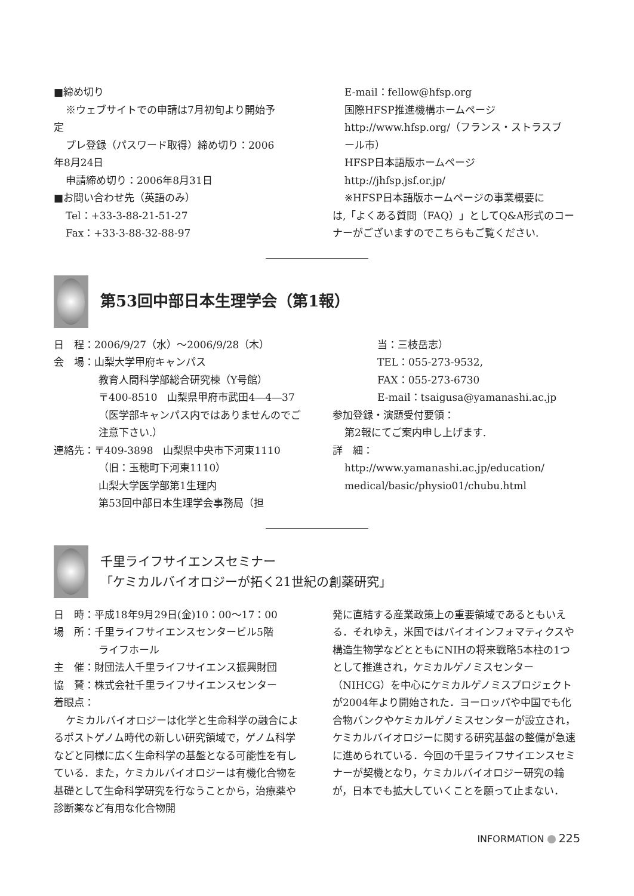■締め切り
※ウェブサイトでの申請は7月初旬より開始予
定
プレ登録（パスワード取得）締め切り：2006
年8月24日
申請締め切り：2006年8月31日
■お問い合わせ先（英語のみ）
Tel：+33-3-88-21-51-27
Fax：+33-3-88-32-88-97
E-mail：fellow@hfsp.org
国際HFSP推進機構ホームページ
http://www.hfsp.org/（フランス・ストラスブ
ール市）
HFSP日本語版ホームページ
http://jhfsp.jsf.or.jp/
※HFSP日本語版ホームページの事業概要に
は,「よくある質問（FAQ）」としてQ&A形式のコーナーがございますのでこちらもご覧ください.
第53回中部日本生理学会（第1報）
日　程：2006/9/27（水）～2006/9/28（木）
会　場：山梨大学甲府キャンパス
教育人間科学部総合研究棟（Y号館）
〒400-8510　山梨県甲府市武田4―4―37（医学部キャンパス内ではありませんのでご注意下さい.）
連絡先：〒409-3898　山梨県中央市下河東1110
（旧：玉穂町下河東1110）
山梨大学医学部第1生理内
第53回中部日本生理学会事務局（担
当：三枝岳志）
TEL：055-273-9532,
FAX：055-273-6730
E-mail：tsaigusa@yamanashi.ac.jp
参加登録・演題受付要領：
第2報にてご案内申し上げます.
詳　細：
http://www.yamanashi.ac.jp/education/
medical/basic/physio01/chubu.html
千里ライフサイエンスセミナー
「ケミカルバイオロジーが拓く21世紀の創薬研究」
日　時：平成18年9月29日(金)10：00～17：00
場　所：千里ライフサイエンスセンタービル5階
ライフホール
主　催：財団法人千里ライフサイエンス振興財団
協　賛：株式会社千里ライフサイエンスセンター
着眼点：
ケミカルバイオロジーは化学と生命科学の融合によるポストゲノム時代の新しい研究領域で，ゲノム科学などと同様に広く生命科学の基盤となる可能性を有している．また，ケミカルバイオロジーは有機化合物を基礎として生命科学研究を行なうことから，治療薬や診断薬など有用な化合物開
発に直結する産業政策上の重要領域であるともいえる．それゆえ，米国ではバイオインフォマティクスや構造生物学などとともにNIHの将来戦略5本柱の1つとして推進され，ケミカルゲノミスセンター（NIHCG）を中心にケミカルゲノミスプロジェクトが2004年より開始された．ヨーロッパや中国でも化合物バンクやケミカルゲノミスセンターが設立され，ケミカルバイオロジーに関する研究基盤の整備が急速に進められている．今回の千里ライフサイエンスセミナーが契機となり，ケミカルバイオロジー研究の輪が，日本でも拡大していくことを願って止まない．
INFORMATION 225